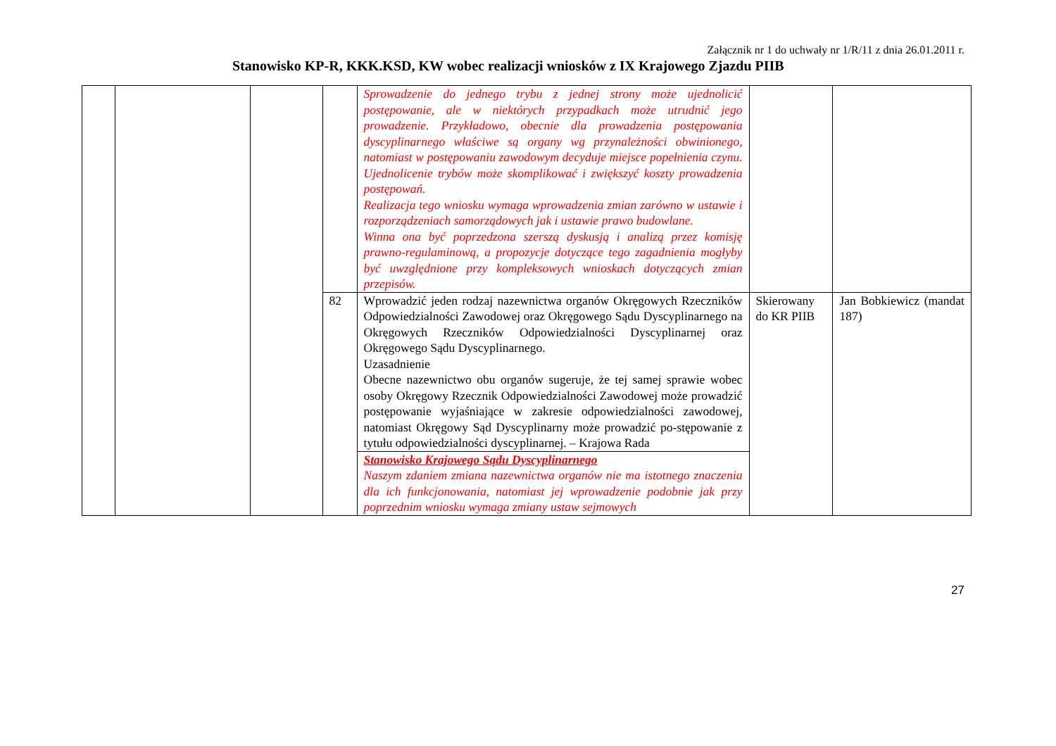Załącznik nr 1 do uchwały nr 1/R/11 z dnia 26.01.2011 r.
Stanowisko KP-R, KKK.KSD, KW wobec realizacji wniosków z IX Krajowego Zjazdu PIIB
| | | | | Sprowadzenie do jednego trybu z jednej strony może ujednolicić postępowanie, ale w niektórych przypadkach może utrudnić jego prowadzenie. Przykładowo, obecnie dla prowadzenia postępowania dyscyplinarnego właściwe są organy wg przynależności obwinionego, natomiast w postępowaniu zawodowym decyduje miejsce popełnienia czynu. Ujednolicenie trybów może skomplikować i zwiększyć koszty prowadzenia postępowań. Realizacja tego wniosku wymaga wprowadzenia zmian zarówno w ustawie i rozporządzeniach samorządowych jak i ustawie prawo budowlane. Winna ona być poprzedzona szerszą dyskusją i analizą przez komisję prawno-regulaminową, a propozycje dotyczące tego zagadnienia mogłyby być uwzględnione przy kompleksowych wnioskach dotyczących zmian przepisów. | | |
| | | | 82 | Wprowadzić jeden rodzaj nazewnictwa organów Okręgowych Rzeczników Odpowiedzialności Zawodowej oraz Okręgowego Sądu Dyscyplinarnego na Okręgowych Rzeczników Odpowiedzialności Dyscyplinarnej oraz Okręgowego Sądu Dyscyplinarnego. Uzasadnienie Obecne nazewnictwo obu organów sugeruje, że tej samej sprawie wobec osoby Okręgowy Rzecznik Odpowiedzialności Zawodowej może prowadzić postępowanie wyjaśniające w zakresie odpowiedzialności zawodowej, natomiast Okręgowy Sąd Dyscyplinarny może prowadzić po-stępowanie z tytułu odpowiedzialności dyscyplinarnej. – Krajowa Rada | Skierowany do KR PIIB | Jan Bobkiewicz (mandat 187) |
| | | | | Stanowisko Krajowego Sądu Dyscyplinarnego Naszym zdaniem zmiana nazewnictwa organów nie ma istotnego znaczenia dla ich funkcjonowania, natomiast jej wprowadzenie podobnie jak przy poprzednim wniosku wymaga zmiany ustaw sejmowych | | |
27